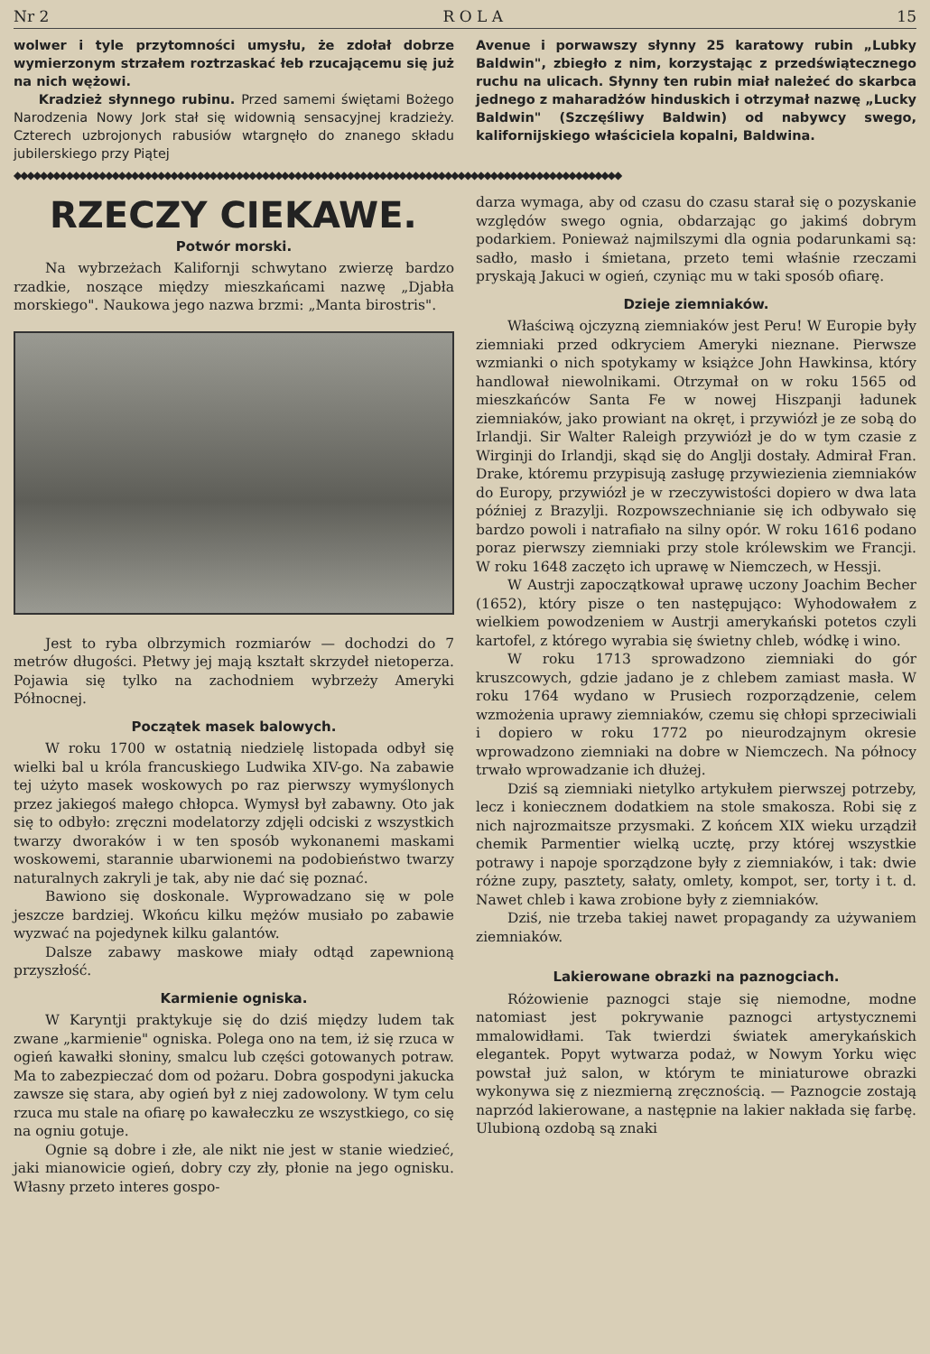Nr 2 R O L A 15
wolwer i tyle przytomności umysłu, że zdołał dobrze wymierzonym strzałem roztrzaskać łeb rzucającemu się już na nich wężowi.
Kradzież słynnego rubinu. Przed samemi świętami Bożego Narodzenia Nowy Jork stał się widownią sensacyjnej kradzieży. Czterech uzbrojonych rabusiów wtargnęło do znanego składu jubilerskiego przy Piątej
Avenue i porwawszy słynny 25 karatowy rubin „Lubky Baldwin", zbiegło z nim, korzystając z przedświątecznego ruchu na ulicach. Słynny ten rubin miał należeć do skarbca jednego z maharadżów hinduskich i otrzymał nazwę „Lucky Baldwin" (Szczęśliwy Baldwin) od nabywcy swego, kalifornijskiego właściciela kopalni, Baldwina.
◆◆◆◆◆◆◆◆◆◆◆◆◆◆◆◆◆◆◆◆◆◆◆◆◆◆◆◆◆◆◆◆◆◆◆◆◆◆◆◆◆◆◆◆◆◆◆◆◆◆◆◆◆◆◆◆◆◆◆◆◆◆◆◆◆◆◆◆◆◆◆◆◆◆◆◆◆◆◆◆◆◆◆◆◆◆◆◆◆◆◆◆◆
RZECZY CIEKAWE.
Potwór morski.
Na wybrzeżach Kalifornji schwytano zwierzę bardzo rzadkie, noszące między mieszkańcami nazwę „Djabła morskiego". Naukowa jego nazwa brzmi: „Manta birostris".
Jest to ryba olbrzymich rozmiarów — dochodzi do 7 metrów długości. Płetwy jej mają kształt skrzydeł nietoperza. Pojawia się tylko na zachodniem wybrzeży Ameryki Północnej.
Początek masek balowych.
W roku 1700 w ostatnią niedzielę listopada odbył się wielki bal u króla francuskiego Ludwika XIV-go. Na zabawie tej użyto masek woskowych po raz pierwszy wymyślonych przez jakiegoś małego chłopca. Wymysł był zabawny. Oto jak się to odbyło: zręczni modelatorzy zdjęli odciski z wszystkich twarzy dworaków i w ten sposób wykonanemi maskami woskowemi, starannie ubarwionemi na podobieństwo twarzy naturalnych zakryli je tak, aby nie dać się poznać.
Bawiono się doskonale. Wyprowadzano się w pole jeszcze bardziej. Wkońcu kilku mężów musiało po zabawie wyzwać na pojedynek kilku galantów.
Dalsze zabawy maskowe miały odtąd zapewnioną przyszłość.
Karmienie ogniska.
W Karyntji praktykuje się do dziś między ludem tak zwane „karmienie" ogniska. Polega ono na tem, iż się rzuca w ogień kawałki słoniny, smalcu lub części gotowanych potraw. Ma to zabezpieczać dom od pożaru. Dobra gospodyni jakucka zawsze się stara, aby ogień był z niej zadowolony. W tym celu rzuca mu stale na ofiarę po kawałeczku ze wszystkiego, co się na ogniu gotuje.
Ognie są dobre i złe, ale nikt nie jest w stanie wiedzieć, jaki mianowicie ogień, dobry czy zły, płonie na jego ognisku. Własny przeto interes gospo-
darza wymaga, aby od czasu do czasu starał się o pozyskanie względów swego ognia, obdarzając go jakimś dobrym podarkiem. Ponieważ najmilszymi dla ognia podarunkami są: sadło, masło i śmietana, przeto temi właśnie rzeczami pryskają Jakuci w ogień, czyniąc mu w taki sposób ofiarę.
Dzieje ziemniaków.
Właściwą ojczyzną ziemniaków jest Peru! W Europie były ziemniaki przed odkryciem Ameryki nieznane. Pierwsze wzmianki o nich spotykamy w książce John Hawkinsa, który handlował niewolnikami. Otrzymał on w roku 1565 od mieszkańców Santa Fe w nowej Hiszpanji ładunek ziemniaków, jako prowiant na okręt, i przywiózł je ze sobą do Irlandji. Sir Walter Raleigh przywiózł je do w tym czasie z Wirginji do Irlandji, skąd się do Anglji dostały. Admirał Fran. Drake, któremu przypisują zasługę przywiezienia ziemniaków do Europy, przywiózł je w rzeczywistości dopiero w dwa lata później z Brazylji. Rozpowszechnianie się ich odbywało się bardzo powoli i natrafiało na silny opór. W roku 1616 podano poraz pierwszy ziemniaki przy stole królewskim we Francji. W roku 1648 zaczęto ich uprawę w Niemczech, w Hessji.
W Austrji zapoczątkował uprawę uczony Joachim Becher (1652), który pisze o ten następująco: Wyhodowałem z wielkiem powodzeniem w Austrji amerykański potetos czyli kartofel, z którego wyrabia się świetny chleb, wódkę i wino.
W roku 1713 sprowadzono ziemniaki do gór kruszcowych, gdzie jadano je z chlebem zamiast masła. W roku 1764 wydano w Prusiech rozporządzenie, celem wzmożenia uprawy ziemniaków, czemu się chłopi sprzeciwiali i dopiero w roku 1772 po nieurodzajnym okresie wprowadzono ziemniaki na dobre w Niemczech. Na północy trwało wprowadzanie ich dłużej.
Dziś są ziemniaki nietylko artykułem pierwszej potrzeby, lecz i koniecznem dodatkiem na stole smakosza. Robi się z nich najrozmaitsze przysmaki. Z końcem XIX wieku urządził chemik Parmentier wielką ucztę, przy której wszystkie potrawy i napoje sporządzone były z ziemniaków, i tak: dwie różne zupy, pasztety, sałaty, omlety, kompot, ser, torty i t. d. Nawet chleb i kawa zrobione były z ziemniaków.
Dziś, nie trzeba takiej nawet propagandy za używaniem ziemniaków.
Lakierowane obrazki na paznogciach.
Różowienie paznogci staje się niemodne, modne natomiast jest pokrywanie paznogci artystycznemi mmalowidłami. Tak twierdzi światek amerykańskich elegantek. Popyt wytwarza podaż, w Nowym Yorku więc powstał już salon, w którym te miniaturowe obrazki wykonywa się z niezmierną zręcznością. — Paznogcie zostają naprzód lakierowane, a następnie na lakier nakłada się farbę. Ulubioną ozdobą są znaki